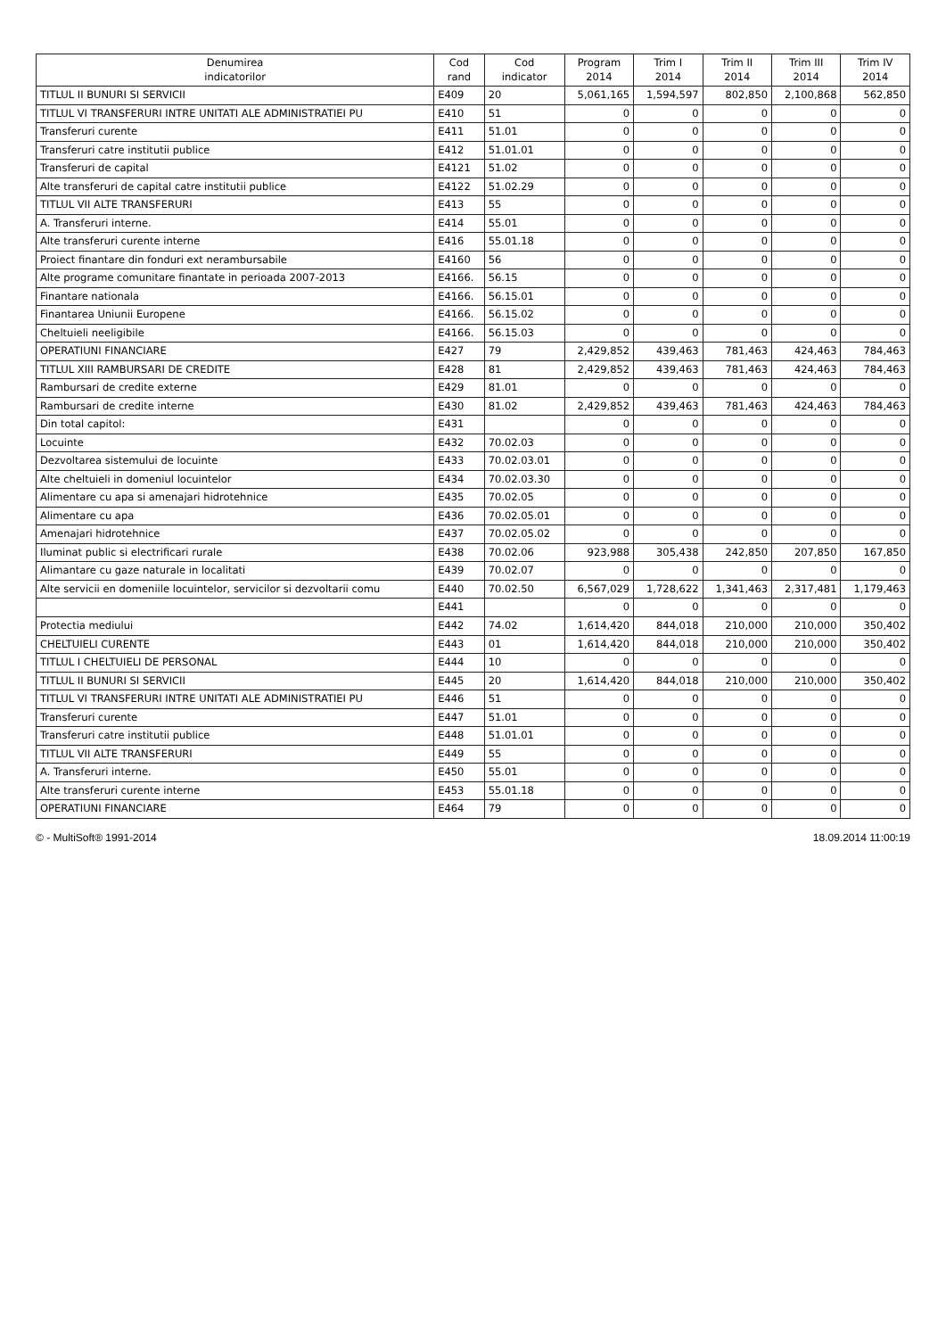| Denumirea indicatorilor | Cod rand | Cod indicator | Program 2014 | Trim I 2014 | Trim II 2014 | Trim III 2014 | Trim IV 2014 |
| --- | --- | --- | --- | --- | --- | --- | --- |
| TITLUL II BUNURI SI SERVICII | E409 | 20 | 5,061,165 | 1,594,597 | 802,850 | 2,100,868 | 562,850 |
| TITLUL VI TRANSFERURI INTRE UNITATI ALE ADMINISTRATIEI PU | E410 | 51 | 0 | 0 | 0 | 0 | 0 |
| Transferuri curente | E411 | 51.01 | 0 | 0 | 0 | 0 | 0 |
| Transferuri catre institutii publice | E412 | 51.01.01 | 0 | 0 | 0 | 0 | 0 |
| Transferuri de capital | E4121 | 51.02 | 0 | 0 | 0 | 0 | 0 |
| Alte transferuri de capital catre institutii publice | E4122 | 51.02.29 | 0 | 0 | 0 | 0 | 0 |
| TITLUL VII ALTE TRANSFERURI | E413 | 55 | 0 | 0 | 0 | 0 | 0 |
| A. Transferuri interne. | E414 | 55.01 | 0 | 0 | 0 | 0 | 0 |
| Alte transferuri curente interne | E416 | 55.01.18 | 0 | 0 | 0 | 0 | 0 |
| Proiect finantare din fonduri ext nerambursabile | E4160 | 56 | 0 | 0 | 0 | 0 | 0 |
| Alte programe comunitare finantate in perioada 2007-2013 | E4166. | 56.15 | 0 | 0 | 0 | 0 | 0 |
| Finantare nationala | E4166. | 56.15.01 | 0 | 0 | 0 | 0 | 0 |
| Finantarea Uniunii Europene | E4166. | 56.15.02 | 0 | 0 | 0 | 0 | 0 |
| Cheltuieli neeligibile | E4166. | 56.15.03 | 0 | 0 | 0 | 0 | 0 |
| OPERATIUNI FINANCIARE | E427 | 79 | 2,429,852 | 439,463 | 781,463 | 424,463 | 784,463 |
| TITLUL XIII RAMBURSARI DE CREDITE | E428 | 81 | 2,429,852 | 439,463 | 781,463 | 424,463 | 784,463 |
| Rambursari de credite externe | E429 | 81.01 | 0 | 0 | 0 | 0 | 0 |
| Rambursari de credite interne | E430 | 81.02 | 2,429,852 | 439,463 | 781,463 | 424,463 | 784,463 |
| Din total capitol: | E431 | | 0 | 0 | 0 | 0 | 0 |
| Locuinte | E432 | 70.02.03 | 0 | 0 | 0 | 0 | 0 |
| Dezvoltarea sistemului de locuinte | E433 | 70.02.03.01 | 0 | 0 | 0 | 0 | 0 |
| Alte cheltuieli in domeniul locuintelor | E434 | 70.02.03.30 | 0 | 0 | 0 | 0 | 0 |
| Alimentare cu apa si amenajari hidrotehnice | E435 | 70.02.05 | 0 | 0 | 0 | 0 | 0 |
| Alimentare cu apa | E436 | 70.02.05.01 | 0 | 0 | 0 | 0 | 0 |
| Amenajari hidrotehnice | E437 | 70.02.05.02 | 0 | 0 | 0 | 0 | 0 |
| Iluminat public si electrificari rurale | E438 | 70.02.06 | 923,988 | 305,438 | 242,850 | 207,850 | 167,850 |
| Alimantare cu gaze naturale in localitati | E439 | 70.02.07 | 0 | 0 | 0 | 0 | 0 |
| Alte servicii en domeniile locuintelor, servicilor si dezvoltarii comu | E440 | 70.02.50 | 6,567,029 | 1,728,622 | 1,341,463 | 2,317,481 | 1,179,463 |
| | E441 | | 0 | 0 | 0 | 0 | 0 |
| Protectia mediului | E442 | 74.02 | 1,614,420 | 844,018 | 210,000 | 210,000 | 350,402 |
| CHELTUIELI CURENTE | E443 | 01 | 1,614,420 | 844,018 | 210,000 | 210,000 | 350,402 |
| TITLUL I CHELTUIELI DE PERSONAL | E444 | 10 | 0 | 0 | 0 | 0 | 0 |
| TITLUL II BUNURI SI SERVICII | E445 | 20 | 1,614,420 | 844,018 | 210,000 | 210,000 | 350,402 |
| TITLUL VI TRANSFERURI INTRE UNITATI ALE ADMINISTRATIEI PU | E446 | 51 | 0 | 0 | 0 | 0 | 0 |
| Transferuri curente | E447 | 51.01 | 0 | 0 | 0 | 0 | 0 |
| Transferuri catre institutii publice | E448 | 51.01.01 | 0 | 0 | 0 | 0 | 0 |
| TITLUL VII ALTE TRANSFERURI | E449 | 55 | 0 | 0 | 0 | 0 | 0 |
| A. Transferuri interne. | E450 | 55.01 | 0 | 0 | 0 | 0 | 0 |
| Alte transferuri curente interne | E453 | 55.01.18 | 0 | 0 | 0 | 0 | 0 |
| OPERATIUNI FINANCIARE | E464 | 79 | 0 | 0 | 0 | 0 | 0 |
© - MultiSoft® 1991-2014 18.09.2014 11:00:19